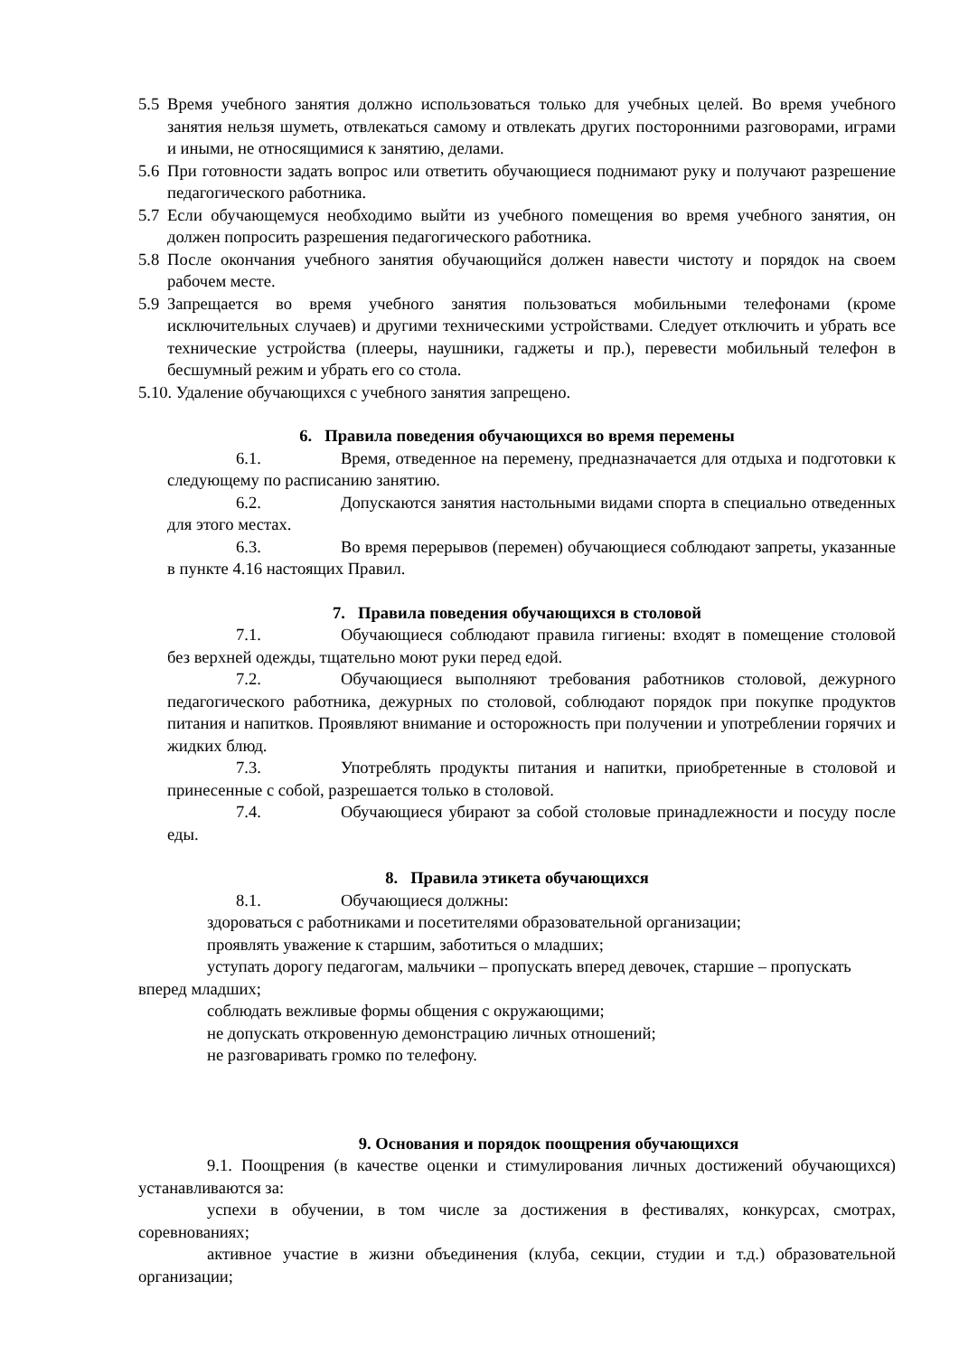5.5 Время учебного занятия должно использоваться только для учебных целей. Во время учебного занятия нельзя шуметь, отвлекаться самому и отвлекать других посторонними разговорами, играми и иными, не относящимися к занятию, делами.
5.6 При готовности задать вопрос или ответить обучающиеся поднимают руку и получают разрешение педагогического работника.
5.7 Если обучающемуся необходимо выйти из учебного помещения во время учебного занятия, он должен попросить разрешения педагогического работника.
5.8 После окончания учебного занятия обучающийся должен навести чистоту и порядок на своем рабочем месте.
5.9 Запрещается во время учебного занятия пользоваться мобильными телефонами (кроме исключительных случаев) и другими техническими устройствами. Следует отключить и убрать все технические устройства (плееры, наушники, гаджеты и пр.), перевести мобильный телефон в бесшумный режим и убрать его со стола.
5.10. Удаление обучающихся с учебного занятия запрещено.
6. Правила поведения обучающихся во время перемены
6.1. Время, отведенное на перемену, предназначается для отдыха и подготовки к следующему по расписанию занятию.
6.2. Допускаются занятия настольными видами спорта в специально отведенных для этого местах.
6.3. Во время перерывов (перемен) обучающиеся соблюдают запреты, указанные в пункте 4.16 настоящих Правил.
7. Правила поведения обучающихся в столовой
7.1. Обучающиеся соблюдают правила гигиены: входят в помещение столовой без верхней одежды, тщательно моют руки перед едой.
7.2. Обучающиеся выполняют требования работников столовой, дежурного педагогического работника, дежурных по столовой, соблюдают порядок при покупке продуктов питания и напитков. Проявляют внимание и осторожность при получении и употреблении горячих и жидких блюд.
7.3. Употреблять продукты питания и напитки, приобретенные в столовой и принесенные с собой, разрешается только в столовой.
7.4. Обучающиеся убирают за собой столовые принадлежности и посуду после еды.
8. Правила этикета обучающихся
8.1. Обучающиеся должны:
здороваться с работниками и посетителями образовательной организации;
проявлять уважение к старшим, заботиться о младших;
уступать дорогу педагогам, мальчики – пропускать вперед девочек, старшие – пропускать вперед младших;
соблюдать вежливые формы общения с окружающими;
не допускать откровенную демонстрацию личных отношений;
не разговаривать громко по телефону.
9. Основания и порядок поощрения обучающихся
9.1. Поощрения (в качестве оценки и стимулирования личных достижений обучающихся) устанавливаются за:
успехи в обучении, в том числе за достижения в фестивалях, конкурсах, смотрах, соревнованиях;
активное участие в жизни объединения (клуба, секции, студии и т.д.) образовательной организации;